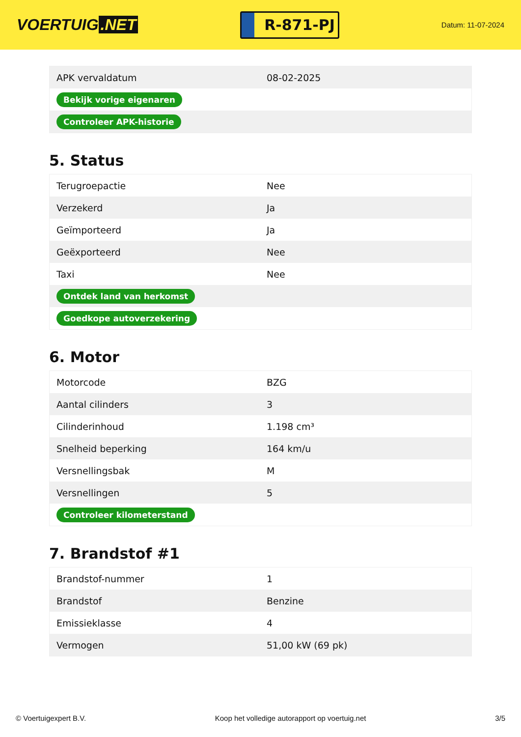VOERTUIG.NET
R-871-PJ
Datum: 11-07-2024
| APK vervaldatum | 08-02-2025 |
| Bekijk vorige eigenaren | |
| Controleer APK-historie | |
5. Status
| Terugroepactie | Nee |
| Verzekerd | Ja |
| Geïmporteerd | Ja |
| Geëxporteerd | Nee |
| Taxi | Nee |
| Ontdek land van herkomst | |
| Goedkope autoverzekering | |
6. Motor
| Motorcode | BZG |
| Aantal cilinders | 3 |
| Cilinderinhoud | 1.198 cm³ |
| Snelheid beperking | 164 km/u |
| Versnellingsbak | M |
| Versnellingen | 5 |
| Controleer kilometerstand | |
7. Brandstof #1
| Brandstof-nummer | 1 |
| Brandstof | Benzine |
| Emissieklasse | 4 |
| Vermogen | 51,00 kW (69 pk) |
© Voertuigexpert B.V. Koop het volledige autorapport op voertuig.net 3/5